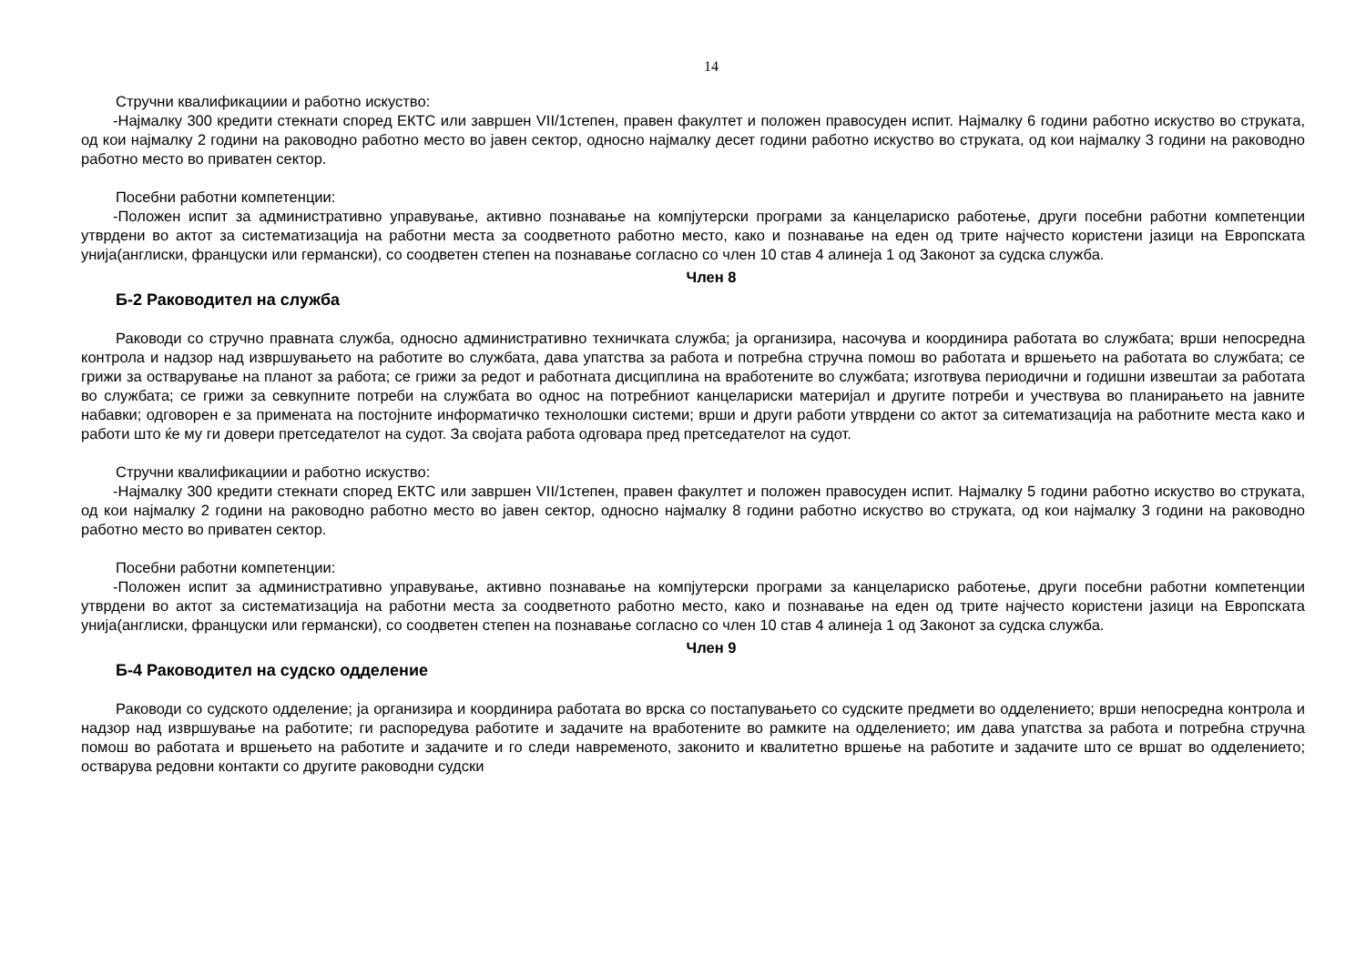14
Стручни квалификациии и работно искуство:
-Најмалку 300 кредити стекнати според ЕКТС или завршен VII/1степен, правен факултет и положен правосуден испит. Најмалку 6 години работно искуство во струката, од кои најмалку 2 години на раководно работно место во јавен сектор, односно најмалку десет години работно искуство во струката, од кои најмалку 3 години на раководно работно место во приватен сектор.
Посебни работни компетенции:
-Положен испит за административно управување, активно познавање на компјутерски програми за канцелариско работење, други посебни работни компетенции утврдени во актот за систематизација на работни места за соодветното работно место, како и познавање на еден од трите најчесто користени јазици на Европската унија(англиски, француски или германски), со соодветен степен на познавање согласно со член 10 став 4 алинеја 1 од Законот за судска служба.
Член 8
Б-2 Раководител на служба
Раководи со стручно правната служба, односно административно техничката служба; ја организира, насочува и координира работата во службата; врши непосредна контрола и надзор над извршувањето на работите во службата, дава упатства за работа и потребна стручна помош во работата и вршењето на работата во службата; се грижи за остварување на планот за работа; се грижи за редот и работната дисциплина на вработените во службата; изготвува периодични и годишни извештаи за работата во службата; се грижи за севкупните потреби на службата во однос на потребниот канцелариски материјал и другите потреби и учествува во планирањето на јавните набавки; одговорен е за примената на постојните информатичко технолошки системи; врши и други работи утврдени со актот за ситематизација на работните места како и работи што ќе му ги довери претседателот на судот. За својата работа одговара пред претседателот на судот.
Стручни квалификациии и работно искуство:
-Најмалку 300 кредити стекнати според ЕКТС или завршен VII/1степен, правен факултет и положен правосуден испит. Најмалку 5 години работно искуство во струката, од кои најмалку 2 години на раководно работно место во јавен сектор, односно најмалку 8 години работно искуство во струката, од кои најмалку 3 години на раководно работно место во приватен сектор.
Посебни работни компетенции:
-Положен испит за административно управување, активно познавање на компјутерски програми за канцелариско работење, други посебни работни компетенции утврдени во актот за систематизација на работни места за соодветното работно место, како и познавање на еден од трите најчесто користени јазици на Европската унија(англиски, француски или германски), со соодветен степен на познавање согласно со член 10 став 4 алинеја 1 од Законот за судска служба.
Член 9
Б-4 Раководител на судско одделение
Раководи со судското одделение; ја организира и координира работата во врска со постапувањето со судските предмети во одделението; врши непосредна контрола и надзор над извршување на работите; ги распоредува работите и задачите на вработените во рамките на одделението; им дава упатства за работа и потребна стручна помош во работата и вршењето на работите и задачите и го следи навременото, законито и квалитетно вршење на работите и задачите што се вршат во одделението; остварува редовни контакти со другите раководни судски